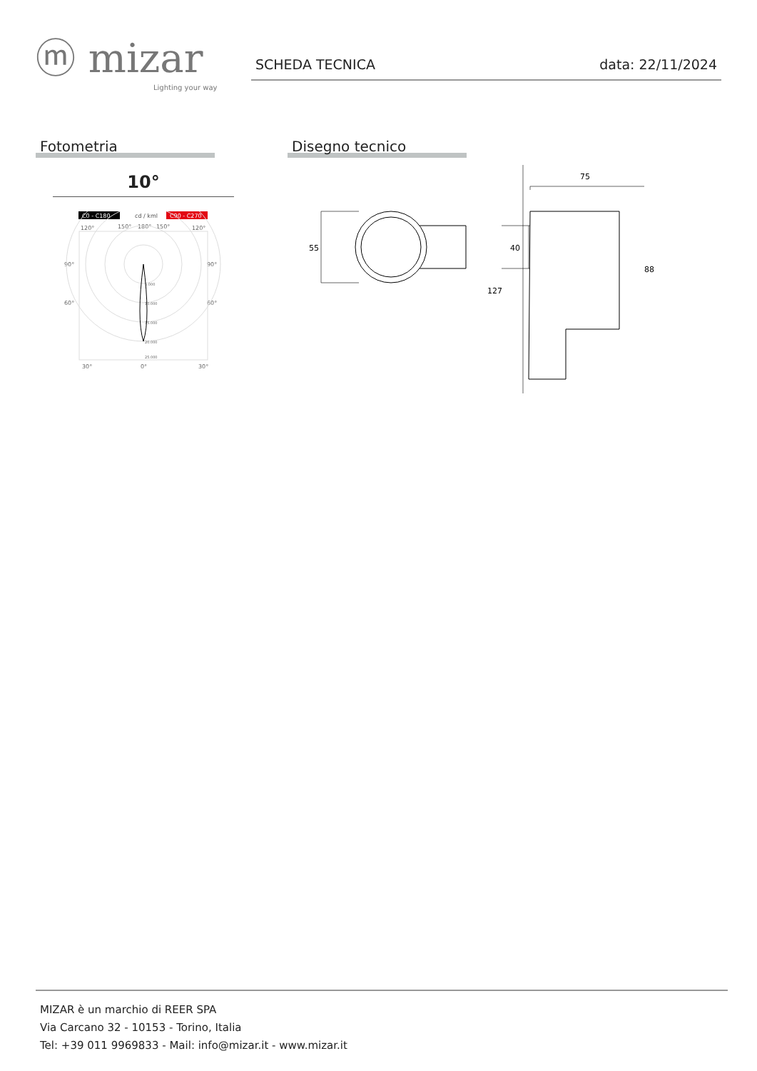ⓜ mizar
Lighting your way
SCHEDA TECNICA data: 22/11/2024
Fotometria
10°
C0 - C180
cd / kml
C90 - C270
120°
150°
180°
150°
120°
90°
90°
60°
60°
5.000
10.000
15.000
20.000
25.000
30°
0°
30°
Disegno tecnico
55
40
75
127
88
MIZAR è un marchio di REER SPA
Via Carcano 32 - 10153 - Torino, Italia
Tel: +39 011 9969833 - Mail: info@mizar.it - www.mizar.it